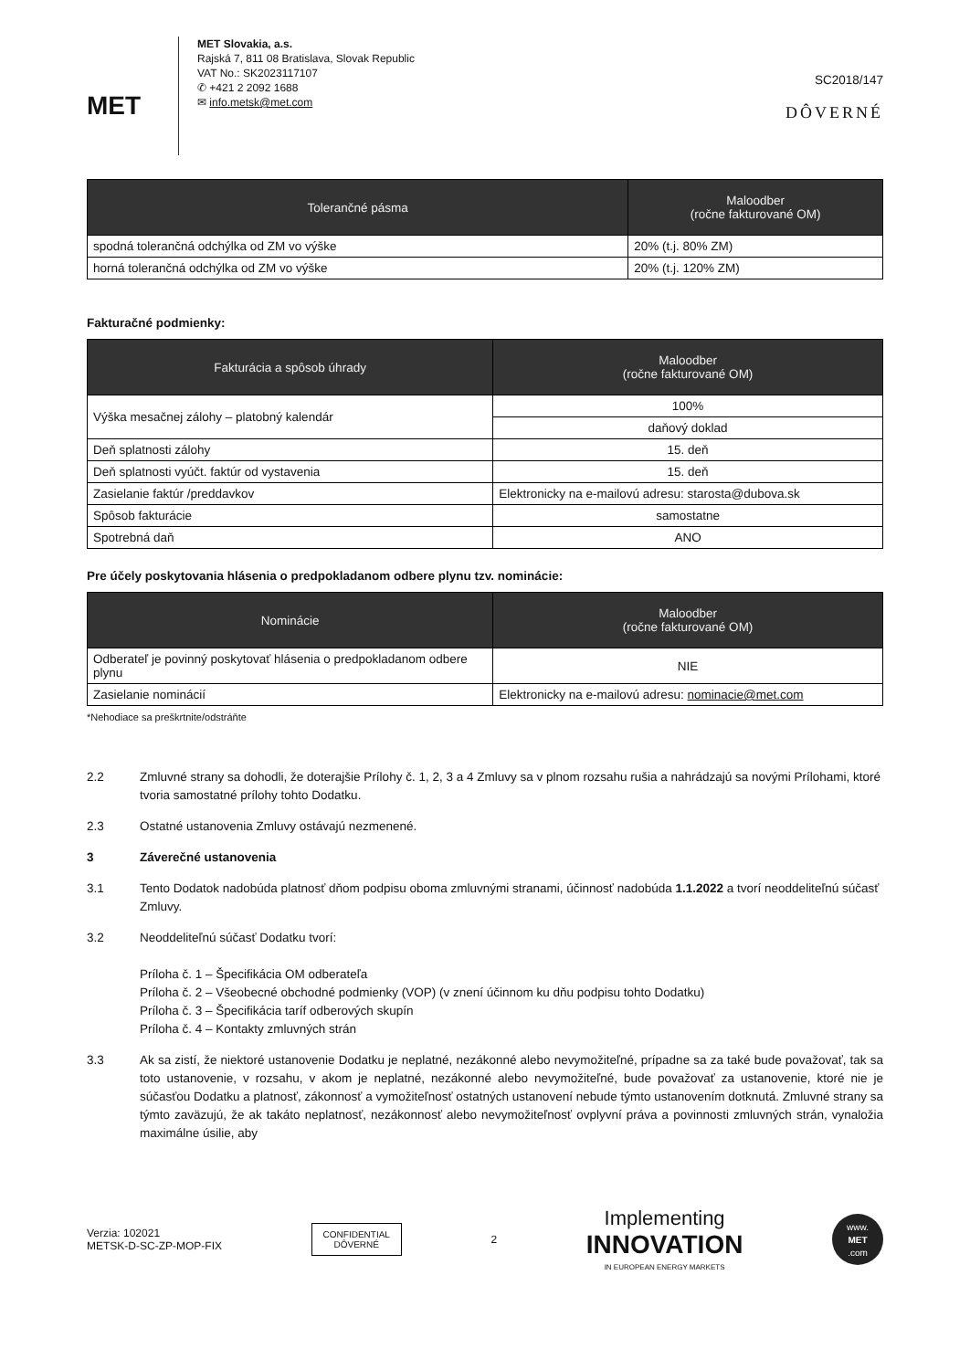MET
MET Slovakia, a.s.
Rajská 7, 811 08 Bratislava, Slovak Republic
VAT No.: SK2023117107
✆ +421 2 2092 1688
✉ info.metsk@met.com
SC2018/147
DÔVERNÉ
| Tolerančné pásma | Maloodber (ročne fakturované OM) |
| --- | --- |
| spodná tolerančná odchýlka od ZM vo výške | 20% (t.j. 80% ZM) |
| horná tolerančná odchýlka od ZM vo výške | 20% (t.j. 120% ZM) |
Fakturačné podmienky:
| Fakturácia a spôsob úhrady | Maloodber (ročne fakturované OM) |
| --- | --- |
| Výška mesačnej zálohy – platobný kalendár | 100% |
| | daňový doklad |
| Deň splatnosti zálohy | 15. deň |
| Deň splatnosti vyúčt. faktúr od vystavenia | 15. deň |
| Zasielanie faktúr /preddavkov | Elektronicky na e-mailovú adresu: starosta@dubova.sk |
| Spôsob fakturácie | samostatne |
| Spotrebná daň | ANO |
Pre účely poskytovania hlásenia o predpokladanom odbere plynu tzv. nominácie:
| Nominácie | Maloodber (ročne fakturované OM) |
| --- | --- |
| Odberateľ je povinný poskytovať hlásenia o predpokladanom odbere plynu | NIE |
| Zasielanie nominácií | Elektronicky na e-mailovú adresu: nominacie@met.com |
*Nehodiace sa preškrtnite/odstráňte
2.2 Zmluvné strany sa dohodli, že doterajšie Prílohy č. 1, 2, 3 a 4 Zmluvy sa v plnom rozsahu rušia a nahrádzajú sa novými Prílohami, ktoré tvoria samostatné prílohy tohto Dodatku.
2.3 Ostatné ustanovenia Zmluvy ostávajú nezmenené.
3 Záverečné ustanovenia
3.1 Tento Dodatok nadobúda platnosť dňom podpisu oboma zmluvnými stranami, účinnosť nadobúda 1.1.2022 a tvorí neoddeliteľnú súčasť Zmluvy.
3.2 Neoddeliteľnú súčasť Dodatku tvorí:
Príloha č. 1 – Špecifikácia OM odberateľa
Príloha č. 2 – Všeobecné obchodné podmienky (VOP) (v znení účinnom ku dňu podpisu tohto Dodatku)
Príloha č. 3 – Špecifikácia taríf odberových skupín
Príloha č. 4 – Kontakty zmluvných strán
3.3 Ak sa zistí, že niektoré ustanovenie Dodatku je neplatné, nezákonné alebo nevymožiteľné, prípadne sa za také bude považovať, tak sa toto ustanovenie, v rozsahu, v akom je neplatné, nezákonné alebo nevymožiteľné, bude považovať za ustanovenie, ktoré nie je súčasťou Dodatku a platnosť, zákonnosť a vymožiteľnosť ostatných ustanovení nebude týmto ustanovením dotknutá. Zmluvné strany sa týmto zaväzujú, že ak takáto neplatnosť, nezákonnosť alebo nevymožiteľnosť ovplyvní práva a povinnosti zmluvných strán, vynaložia maximálne úsilie, aby
Verzia: 102021
METSK-D-SC-ZP-MOP-FIX
CONFIDENTIAL
DÔVERNÉ
2
Implementing
INNOVATION
IN EUROPEAN ENERGY MARKETS
www.
MET
.com